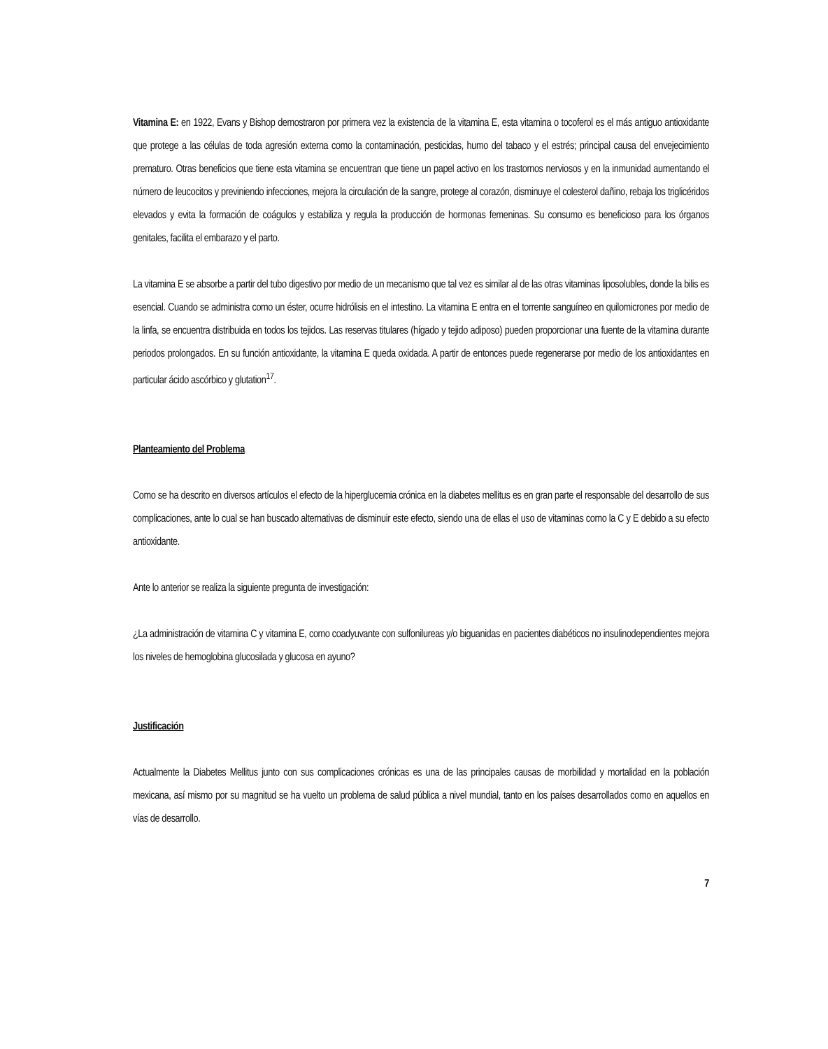Vitamina E: en 1922, Evans y Bishop demostraron por primera vez la existencia de la vitamina E, esta vitamina o tocoferol es el más antiguo antioxidante que protege a las células de toda agresión externa como la contaminación, pesticidas, humo del tabaco y el estrés; principal causa del envejecimiento prematuro. Otras beneficios que tiene esta vitamina se encuentran que tiene un papel activo en los trastornos nerviosos y en la inmunidad aumentando el número de leucocitos y previniendo infecciones, mejora la circulación de la sangre, protege al corazón, disminuye el colesterol dañino, rebaja los triglicéridos elevados y evita la formación de coágulos y estabiliza y regula la producción de hormonas femeninas. Su consumo es beneficioso para los órganos genitales, facilita el embarazo y el parto.
La vitamina E se absorbe a partir del tubo digestivo por medio de un mecanismo que tal vez es similar al de las otras vitaminas liposolubles, donde la bilis es esencial. Cuando se administra como un éster, ocurre hidrólisis en el intestino. La vitamina E entra en el torrente sanguíneo en quilomicrones por medio de la linfa, se encuentra distribuida en todos los tejidos. Las reservas titulares (hígado y tejido adiposo) pueden proporcionar una fuente de la vitamina durante periodos prolongados. En su función antioxidante, la vitamina E queda oxidada. A partir de entonces puede regenerarse por medio de los antioxidantes en particular ácido ascórbico y glutation<sup>17</sup>.
Planteamiento del Problema
Como se ha descrito en diversos artículos el efecto de la hiperglucemia crónica en la diabetes mellitus es en gran parte el responsable del desarrollo de sus complicaciones, ante lo cual se han buscado alternativas de disminuir este efecto, siendo una de ellas el uso de vitaminas como la C y E debido a su efecto antioxidante.
Ante lo anterior se realiza la siguiente pregunta de investigación:
¿La administración de vitamina C y vitamina E, como coadyuvante con sulfonilureas y/o biguanidas en pacientes diabéticos no insulinodependientes mejora los niveles de hemoglobina glucosilada y glucosa en ayuno?
Justificación
Actualmente la Diabetes Mellitus junto con sus complicaciones crónicas es una de las principales causas de morbilidad y mortalidad en la población mexicana, así mismo por su magnitud se ha vuelto un problema de salud pública a nivel mundial, tanto en los países desarrollados como en aquellos en vías de desarrollo.
7